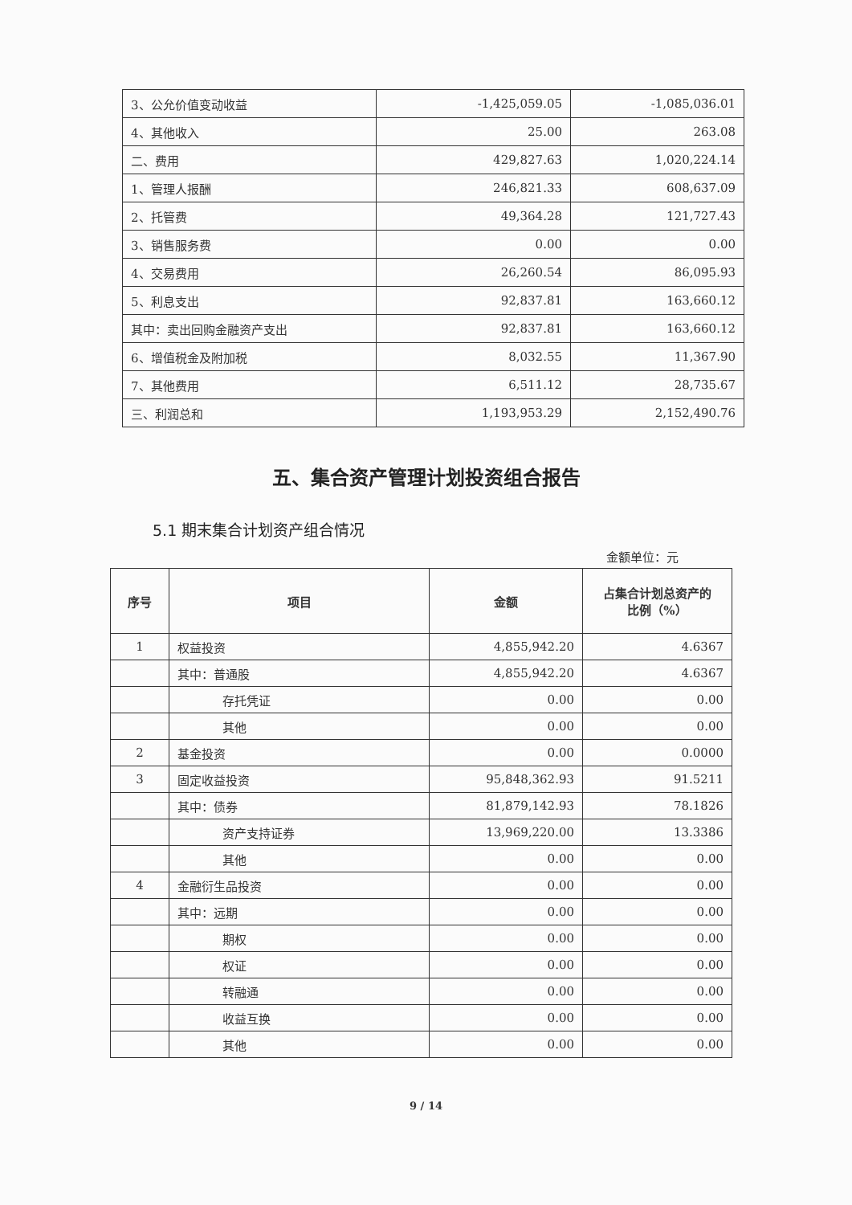| 3、公允价值变动收益 | -1,425,059.05 | -1,085,036.01 |
| 4、其他收入 | 25.00 | 263.08 |
| 二、费用 | 429,827.63 | 1,020,224.14 |
| 1、管理人报酬 | 246,821.33 | 608,637.09 |
| 2、托管费 | 49,364.28 | 121,727.43 |
| 3、销售服务费 | 0.00 | 0.00 |
| 4、交易费用 | 26,260.54 | 86,095.93 |
| 5、利息支出 | 92,837.81 | 163,660.12 |
| 其中：卖出回购金融资产支出 | 92,837.81 | 163,660.12 |
| 6、增值税金及附加税 | 8,032.55 | 11,367.90 |
| 7、其他费用 | 6,511.12 | 28,735.67 |
| 三、利润总和 | 1,193,953.29 | 2,152,490.76 |
五、集合资产管理计划投资组合报告
5.1 期末集合计划资产组合情况
金额单位：元
| 序号 | 项目 | 金额 | 占集合计划总资产的 比例（%） |
| --- | --- | --- | --- |
| 1 | 权益投资 | 4,855,942.20 | 4.6367 |
| | 其中：普通股 | 4,855,942.20 | 4.6367 |
| | 存托凭证 | 0.00 | 0.00 |
| | 其他 | 0.00 | 0.00 |
| 2 | 基金投资 | 0.00 | 0.0000 |
| 3 | 固定收益投资 | 95,848,362.93 | 91.5211 |
| | 其中：债券 | 81,879,142.93 | 78.1826 |
| | 资产支持证券 | 13,969,220.00 | 13.3386 |
| | 其他 | 0.00 | 0.00 |
| 4 | 金融衍生品投资 | 0.00 | 0.00 |
| | 其中：远期 | 0.00 | 0.00 |
| | 期权 | 0.00 | 0.00 |
| | 权证 | 0.00 | 0.00 |
| | 转融通 | 0.00 | 0.00 |
| | 收益互换 | 0.00 | 0.00 |
| | 其他 | 0.00 | 0.00 |
9 / 14